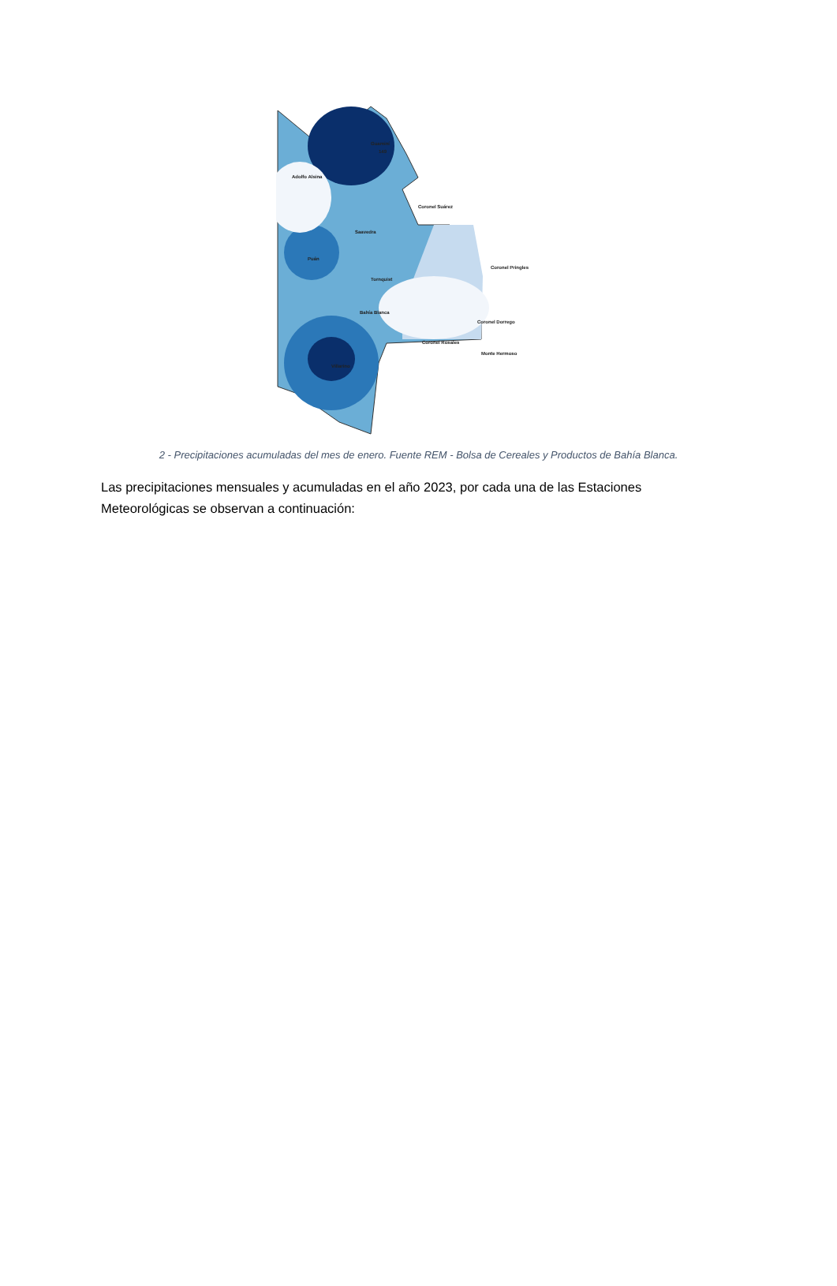Guaminí
149
Adolfo Alsina
Coronel Suárez
Saavedra
Puán
Tornquist
Coronel Pringles
Bahía Blanca
Coronel Dorrego
Coronel Rosales
Monte Hermoso
Villarino
2 - Precipitaciones acumuladas del mes de enero. Fuente REM - Bolsa de Cereales y Productos de Bahía Blanca.
Las precipitaciones mensuales y acumuladas en el año 2023, por cada una de las Estaciones Meteorológicas se observan a continuación: